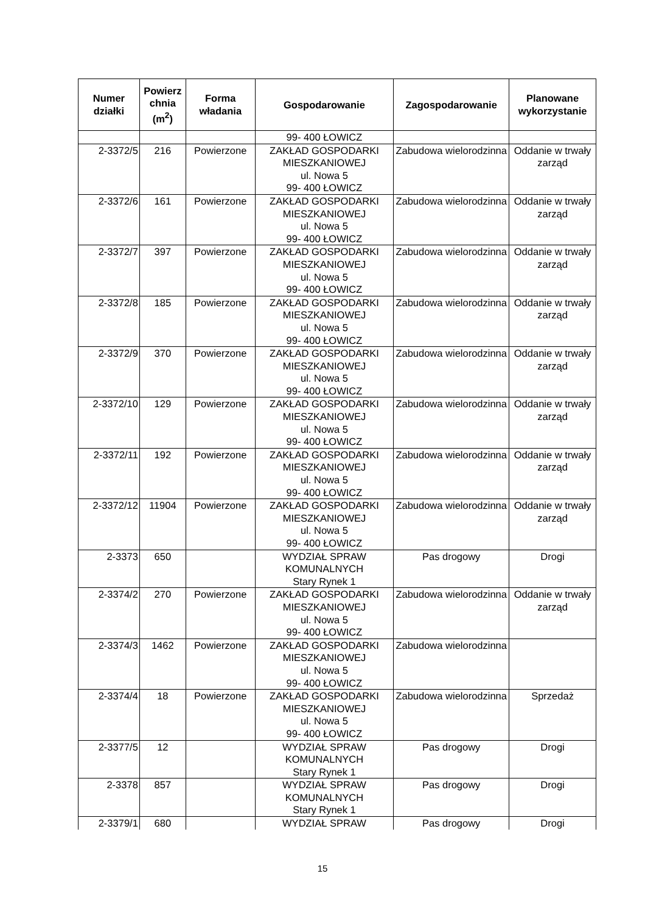| Numer działki | Powierz chnia (m<sup>2</sup>) | Forma władania | Gospodarowanie | Zagospodarowanie | Planowane wykorzystanie |
| --- | --- | --- | --- | --- | --- |
| | | | 99- 400 ŁOWICZ | | |
| 2-3372/5 | 216 | Powierzone | ZAKŁAD GOSPODARKI MIESZKANIOWEJ ul. Nowa 5 99- 400 ŁOWICZ | Zabudowa wielorodzinna | Oddanie w trwały zarząd |
| 2-3372/6 | 161 | Powierzone | ZAKŁAD GOSPODARKI MIESZKANIOWEJ ul. Nowa 5 99- 400 ŁOWICZ | Zabudowa wielorodzinna | Oddanie w trwały zarząd |
| 2-3372/7 | 397 | Powierzone | ZAKŁAD GOSPODARKI MIESZKANIOWEJ ul. Nowa 5 99- 400 ŁOWICZ | Zabudowa wielorodzinna | Oddanie w trwały zarząd |
| 2-3372/8 | 185 | Powierzone | ZAKŁAD GOSPODARKI MIESZKANIOWEJ ul. Nowa 5 99- 400 ŁOWICZ | Zabudowa wielorodzinna | Oddanie w trwały zarząd |
| 2-3372/9 | 370 | Powierzone | ZAKŁAD GOSPODARKI MIESZKANIOWEJ ul. Nowa 5 99- 400 ŁOWICZ | Zabudowa wielorodzinna | Oddanie w trwały zarząd |
| 2-3372/10 | 129 | Powierzone | ZAKŁAD GOSPODARKI MIESZKANIOWEJ ul. Nowa 5 99- 400 ŁOWICZ | Zabudowa wielorodzinna | Oddanie w trwały zarząd |
| 2-3372/11 | 192 | Powierzone | ZAKŁAD GOSPODARKI MIESZKANIOWEJ ul. Nowa 5 99- 400 ŁOWICZ | Zabudowa wielorodzinna | Oddanie w trwały zarząd |
| 2-3372/12 | 11904 | Powierzone | ZAKŁAD GOSPODARKI MIESZKANIOWEJ ul. Nowa 5 99- 400 ŁOWICZ | Zabudowa wielorodzinna | Oddanie w trwały zarząd |
| 2-3373 | 650 | | WYDZIAŁ SPRAW KOMUNALNYCH Stary Rynek 1 | Pas drogowy | Drogi |
| 2-3374/2 | 270 | Powierzone | ZAKŁAD GOSPODARKI MIESZKANIOWEJ ul. Nowa 5 99- 400 ŁOWICZ | Zabudowa wielorodzinna | Oddanie w trwały zarząd |
| 2-3374/3 | 1462 | Powierzone | ZAKŁAD GOSPODARKI MIESZKANIOWEJ ul. Nowa 5 99- 400 ŁOWICZ | Zabudowa wielorodzinna | |
| 2-3374/4 | 18 | Powierzone | ZAKŁAD GOSPODARKI MIESZKANIOWEJ ul. Nowa 5 99- 400 ŁOWICZ | Zabudowa wielorodzinna | Sprzedaż |
| 2-3377/5 | 12 | | WYDZIAŁ SPRAW KOMUNALNYCH Stary Rynek 1 | Pas drogowy | Drogi |
| 2-3378 | 857 | | WYDZIAŁ SPRAW KOMUNALNYCH Stary Rynek 1 | Pas drogowy | Drogi |
| 2-3379/1 | 680 | | WYDZIAŁ SPRAW | Pas drogowy | Drogi |
15